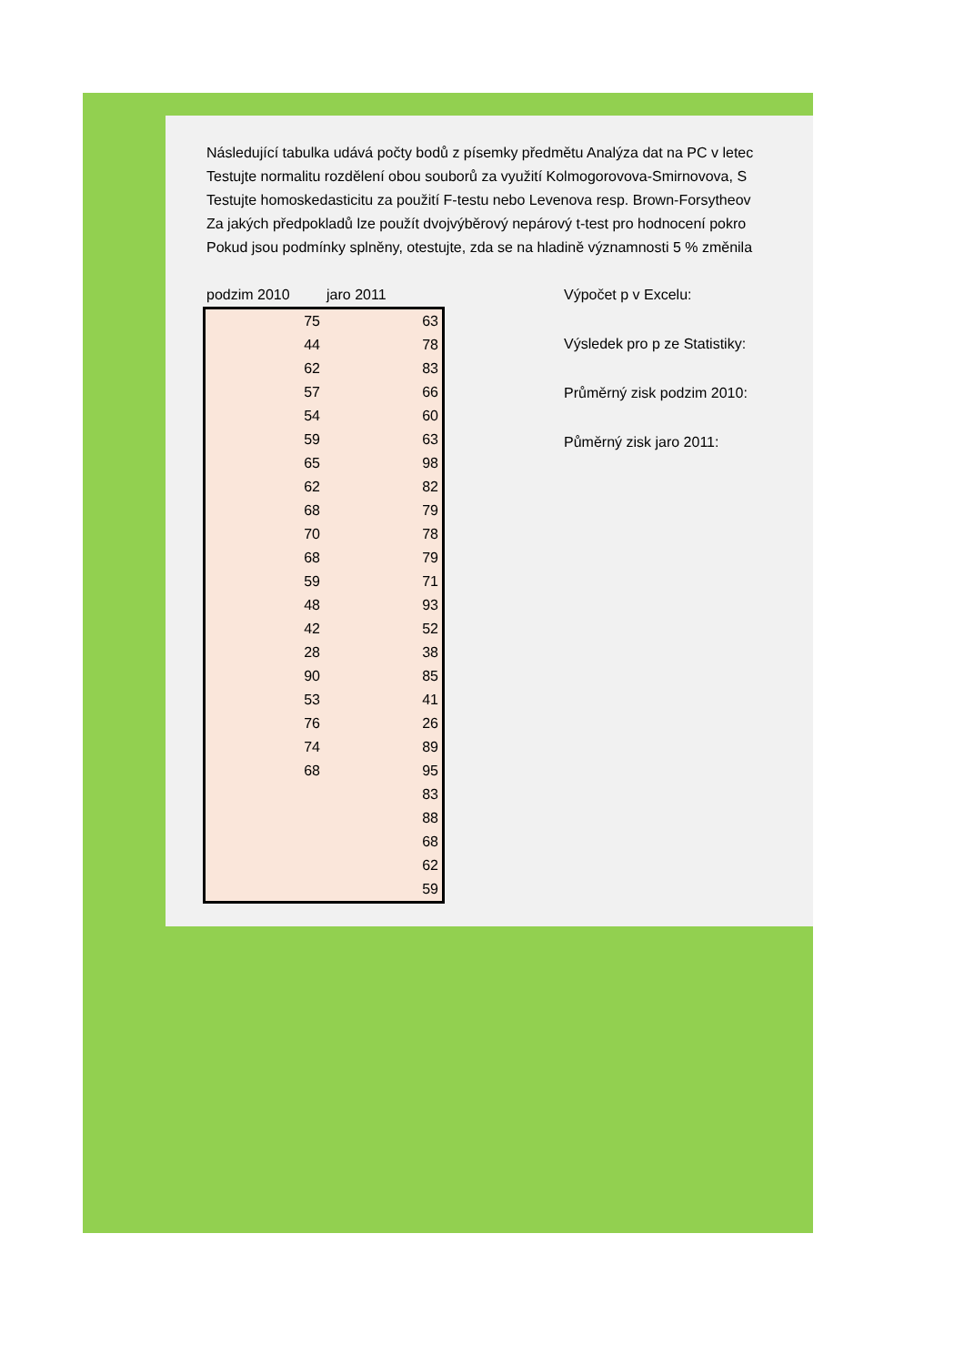Následující tabulka udává počty bodů z písemky předmětu Analýza dat na PC v letec
Testujte normalitu rozdělení obou souborů za využití Kolmogorovova-Smirnovova, S
Testujte homoskedasticitu za použití F-testu nebo Levenova resp. Brown-Forsytheov
Za jakých předpokladů lze použít dvojvýběrový nepárový t-test pro hodnocení pokro
Pokud jsou podmínky splněny, otestujte, zda se na hladině významnosti 5 % změnila
podzim 2010 jaro 2011
| 75 | 63 |
| 44 | 78 |
| 62 | 83 |
| 57 | 66 |
| 54 | 60 |
| 59 | 63 |
| 65 | 98 |
| 62 | 82 |
| 68 | 79 |
| 70 | 78 |
| 68 | 79 |
| 59 | 71 |
| 48 | 93 |
| 42 | 52 |
| 28 | 38 |
| 90 | 85 |
| 53 | 41 |
| 76 | 26 |
| 74 | 89 |
| 68 | 95 |
| | 83 |
| | 88 |
| | 68 |
| | 62 |
| | 59 |
Výpočet p v Excelu:
Výsledek pro p ze Statistiky:
Průměrný zisk podzim 2010:
Půměrný zisk jaro 2011: